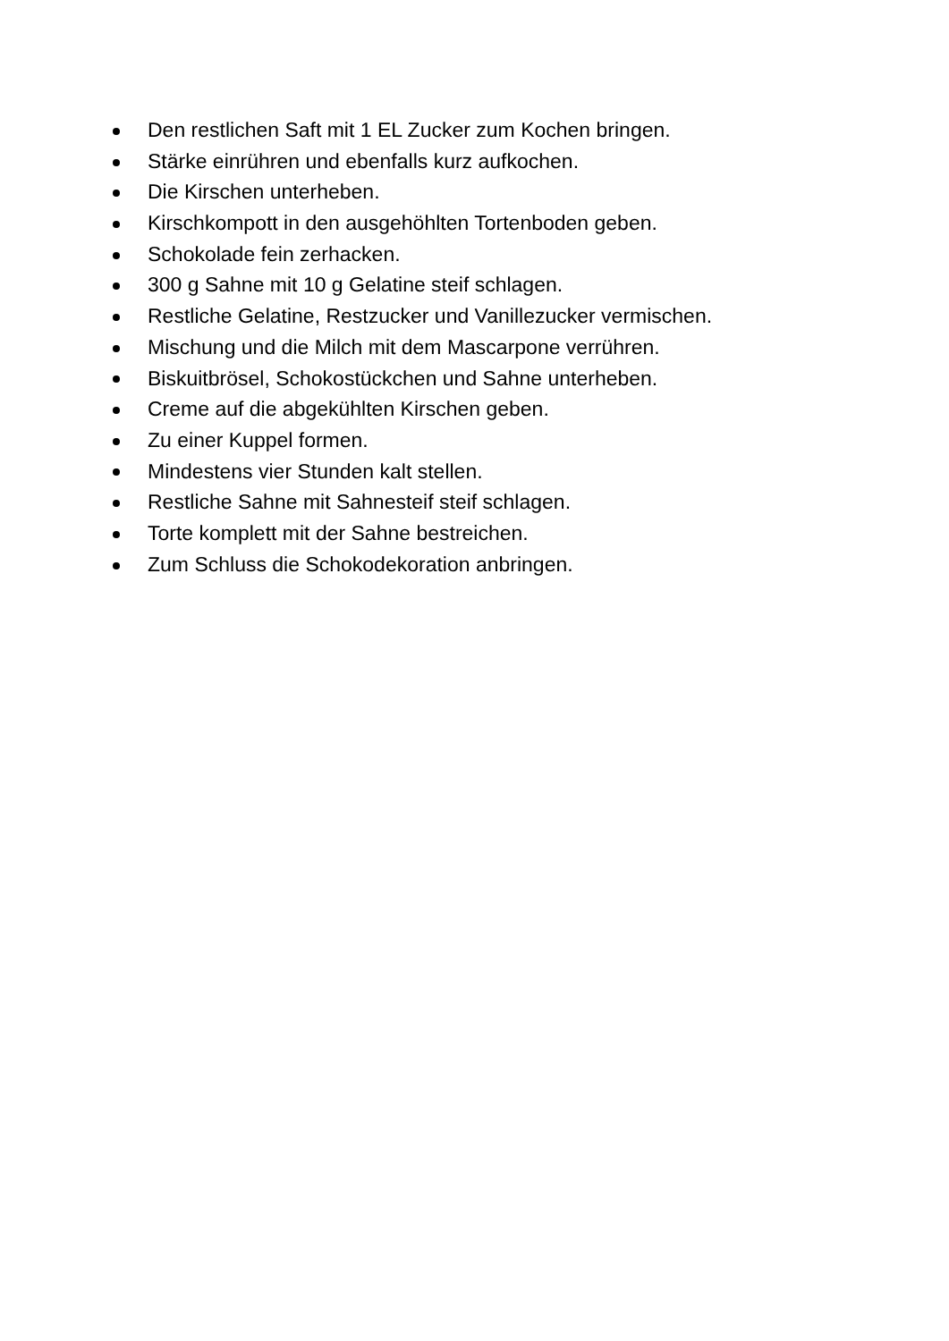Den restlichen Saft mit 1 EL Zucker zum Kochen bringen.
Stärke einrühren und ebenfalls kurz aufkochen.
Die Kirschen unterheben.
Kirschkompott in den ausgehöhlten Tortenboden geben.
Schokolade fein zerhacken.
300 g Sahne mit 10 g Gelatine steif schlagen.
Restliche Gelatine, Restzucker und Vanillezucker vermischen.
Mischung und die Milch mit dem Mascarpone verrühren.
Biskuitbrösel, Schokostückchen und Sahne unterheben.
Creme auf die abgekühlten Kirschen geben.
Zu einer Kuppel formen.
Mindestens vier Stunden kalt stellen.
Restliche Sahne mit Sahnesteif steif schlagen.
Torte komplett mit der Sahne bestreichen.
Zum Schluss die Schokodekoration anbringen.